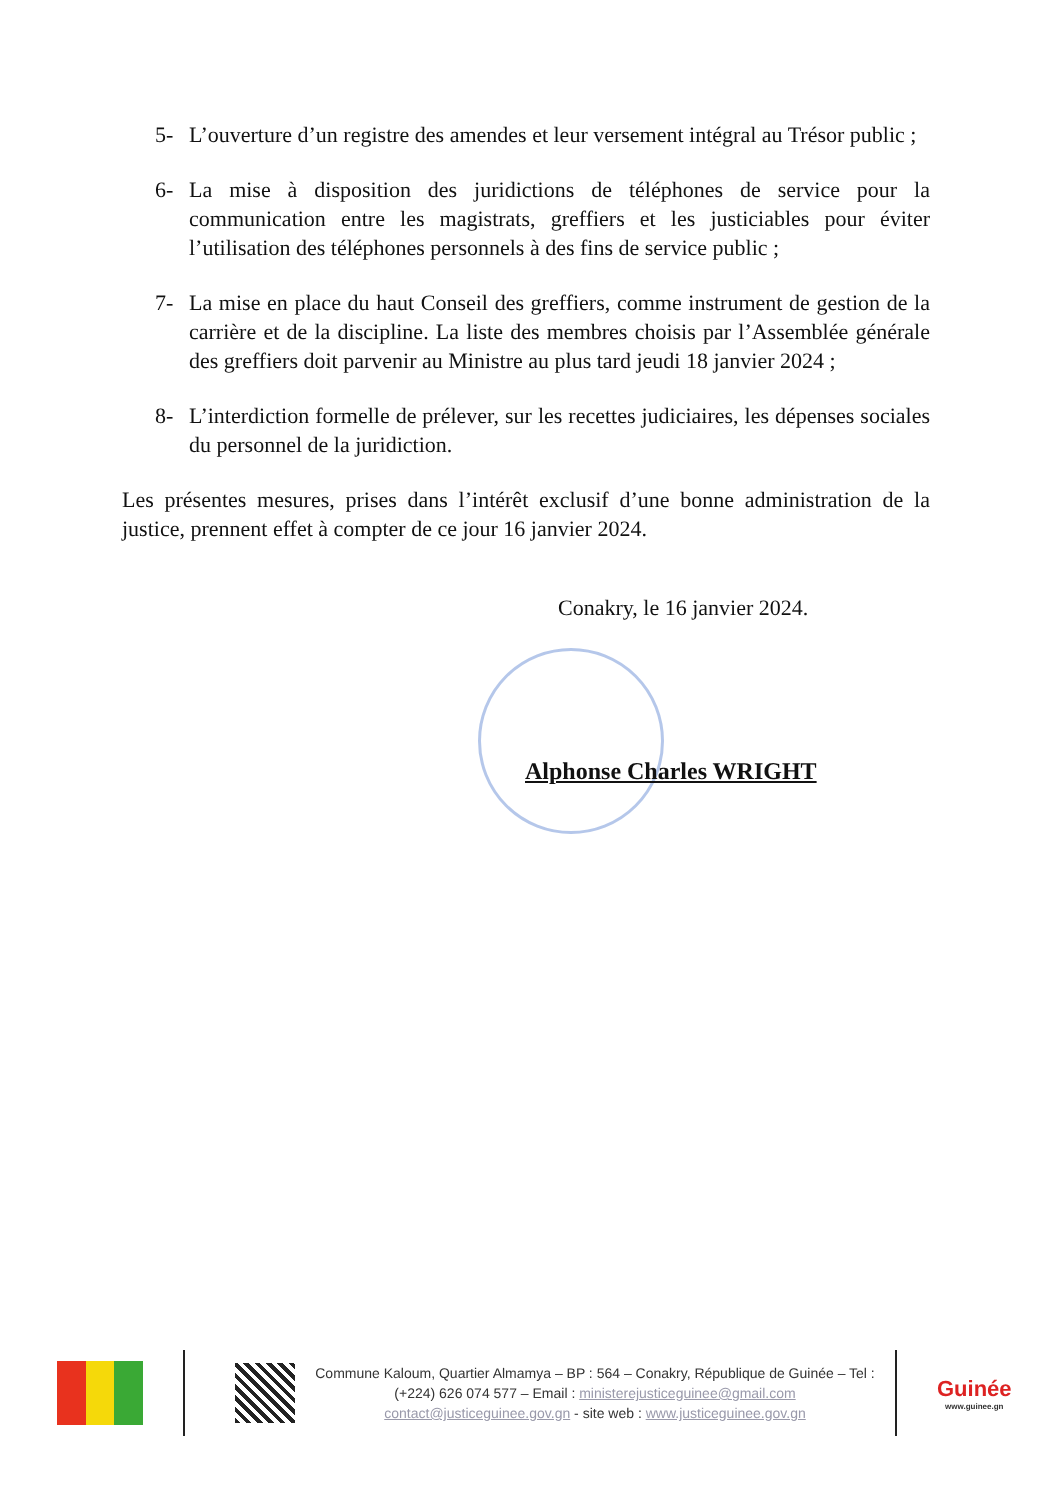5- L’ouverture d’un registre des amendes et leur versement intégral au Trésor public ;
6- La mise à disposition des juridictions de téléphones de service pour la communication entre les magistrats, greffiers et les justiciables pour éviter l’utilisation des téléphones personnels à des fins de service public ;
7- La mise en place du haut Conseil des greffiers, comme instrument de gestion de la carrière et de la discipline. La liste des membres choisis par l’Assemblée générale des greffiers doit parvenir au Ministre au plus tard jeudi 18 janvier 2024 ;
8- L’interdiction formelle de prélever, sur les recettes judiciaires, les dépenses sociales du personnel de la juridiction.
Les présentes mesures, prises dans l’intérêt exclusif d’une bonne administration de la justice, prennent effet à compter de ce jour 16 janvier 2024.
Conakry, le 16 janvier 2024.
Alphonse Charles WRIGHT
Commune Kaloum, Quartier Almamya – BP : 564 – Conakry, République de Guinée – Tel : (+224) 626 074 577 – Email : ministerejusticeguinee@gmail.com contact@justiceguinee.gov.gn - site web : www.justiceguinee.gov.gn
Guinée
www.guinee.gn